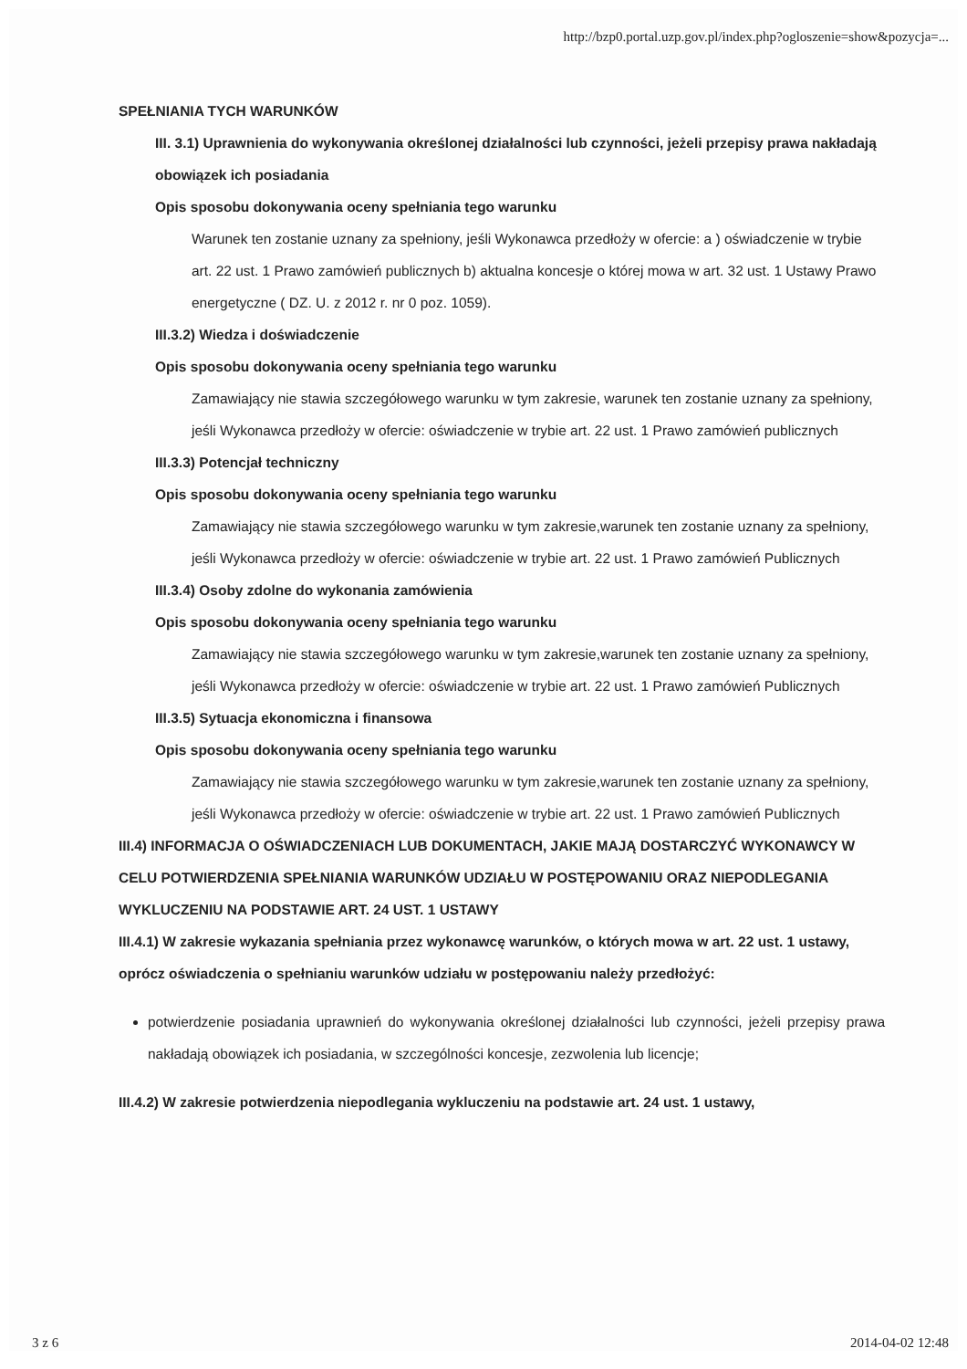http://bzp0.portal.uzp.gov.pl/index.php?ogloszenie=show&pozycja=...
SPEŁNIANIA TYCH WARUNKÓW
III. 3.1) Uprawnienia do wykonywania określonej działalności lub czynności, jeżeli przepisy prawa nakładają obowiązek ich posiadania
Opis sposobu dokonywania oceny spełniania tego warunku
Warunek ten zostanie uznany za spełniony, jeśli Wykonawca przedłoży w ofercie: a ) oświadczenie w trybie art. 22 ust. 1 Prawo zamówień publicznych b) aktualna koncesje o której mowa w art. 32 ust. 1 Ustawy Prawo energetyczne ( DZ. U. z 2012 r. nr 0 poz. 1059).
III.3.2) Wiedza i doświadczenie
Opis sposobu dokonywania oceny spełniania tego warunku
Zamawiający nie stawia szczegółowego warunku w tym zakresie, warunek ten zostanie uznany za spełniony, jeśli Wykonawca przedłoży w ofercie: oświadczenie w trybie art. 22 ust. 1 Prawo zamówień publicznych
III.3.3) Potencjał techniczny
Opis sposobu dokonywania oceny spełniania tego warunku
Zamawiający nie stawia szczegółowego warunku w tym zakresie,warunek ten zostanie uznany za spełniony, jeśli Wykonawca przedłoży w ofercie: oświadczenie w trybie art. 22 ust. 1 Prawo zamówień Publicznych
III.3.4) Osoby zdolne do wykonania zamówienia
Opis sposobu dokonywania oceny spełniania tego warunku
Zamawiający nie stawia szczegółowego warunku w tym zakresie,warunek ten zostanie uznany za spełniony, jeśli Wykonawca przedłoży w ofercie: oświadczenie w trybie art. 22 ust. 1 Prawo zamówień Publicznych
III.3.5) Sytuacja ekonomiczna i finansowa
Opis sposobu dokonywania oceny spełniania tego warunku
Zamawiający nie stawia szczegółowego warunku w tym zakresie,warunek ten zostanie uznany za spełniony, jeśli Wykonawca przedłoży w ofercie: oświadczenie w trybie art. 22 ust. 1 Prawo zamówień Publicznych
III.4) INFORMACJA O OŚWIADCZENIACH LUB DOKUMENTACH, JAKIE MAJĄ DOSTARCZYĆ WYKONAWCY W CELU POTWIERDZENIA SPEŁNIANIA WARUNKÓW UDZIAŁU W POSTĘPOWANIU ORAZ NIEPODLEGANIA WYKLUCZENIU NA PODSTAWIE ART. 24 UST. 1 USTAWY
III.4.1) W zakresie wykazania spełniania przez wykonawcę warunków, o których mowa w art. 22 ust. 1 ustawy, oprócz oświadczenia o spełnianiu warunków udziału w postępowaniu należy przedłożyć:
potwierdzenie posiadania uprawnień do wykonywania określonej działalności lub czynności, jeżeli przepisy prawa nakładają obowiązek ich posiadania, w szczególności koncesje, zezwolenia lub licencje;
III.4.2) W zakresie potwierdzenia niepodlegania wykluczeniu na podstawie art. 24 ust. 1 ustawy,
3 z 6 2014-04-02 12:48